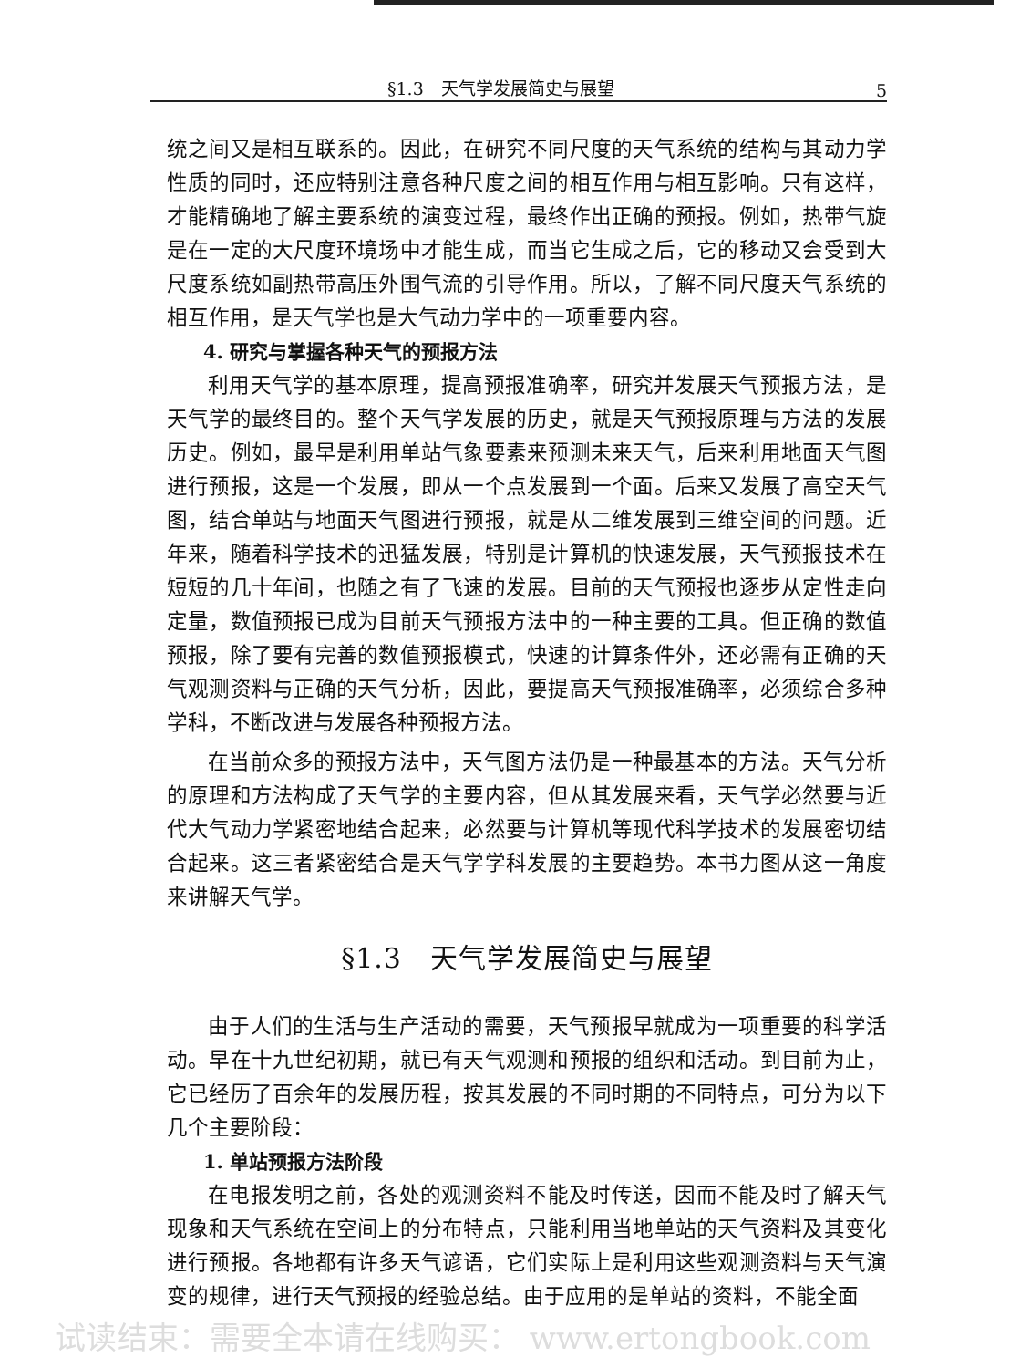§1.3　天气学发展简史与展望 5
统之间又是相互联系的。因此，在研究不同尺度的天气系统的结构与其动力学性质的同时，还应特别注意各种尺度之间的相互作用与相互影响。只有这样，才能精确地了解主要系统的演变过程，最终作出正确的预报。例如，热带气旋是在一定的大尺度环境场中才能生成，而当它生成之后，它的移动又会受到大尺度系统如副热带高压外围气流的引导作用。所以，了解不同尺度天气系统的相互作用，是天气学也是大气动力学中的一项重要内容。
4. 研究与掌握各种天气的预报方法
利用天气学的基本原理，提高预报准确率，研究并发展天气预报方法，是天气学的最终目的。整个天气学发展的历史，就是天气预报原理与方法的发展历史。例如，最早是利用单站气象要素来预测未来天气，后来利用地面天气图进行预报，这是一个发展，即从一个点发展到一个面。后来又发展了高空天气图，结合单站与地面天气图进行预报，就是从二维发展到三维空间的问题。近年来，随着科学技术的迅猛发展，特别是计算机的快速发展，天气预报技术在短短的几十年间，也随之有了飞速的发展。目前的天气预报也逐步从定性走向定量，数值预报已成为目前天气预报方法中的一种主要的工具。但正确的数值预报，除了要有完善的数值预报模式，快速的计算条件外，还必需有正确的天气观测资料与正确的天气分析，因此，要提高天气预报准确率，必须综合多种学科，不断改进与发展各种预报方法。
在当前众多的预报方法中，天气图方法仍是一种最基本的方法。天气分析的原理和方法构成了天气学的主要内容，但从其发展来看，天气学必然要与近代大气动力学紧密地结合起来，必然要与计算机等现代科学技术的发展密切结合起来。这三者紧密结合是天气学学科发展的主要趋势。本书力图从这一角度来讲解天气学。
§1.3　天气学发展简史与展望
由于人们的生活与生产活动的需要，天气预报早就成为一项重要的科学活动。早在十九世纪初期，就已有天气观测和预报的组织和活动。到目前为止，它已经历了百余年的发展历程，按其发展的不同时期的不同特点，可分为以下几个主要阶段：
1. 单站预报方法阶段
在电报发明之前，各处的观测资料不能及时传送，因而不能及时了解天气现象和天气系统在空间上的分布特点，只能利用当地单站的天气资料及其变化进行预报。各地都有许多天气谚语，它们实际上是利用这些观测资料与天气演变的规律，进行天气预报的经验总结。由于应用的是单站的资料，不能全面
试读结束：需要全本请在线购买： www.ertongbook.com